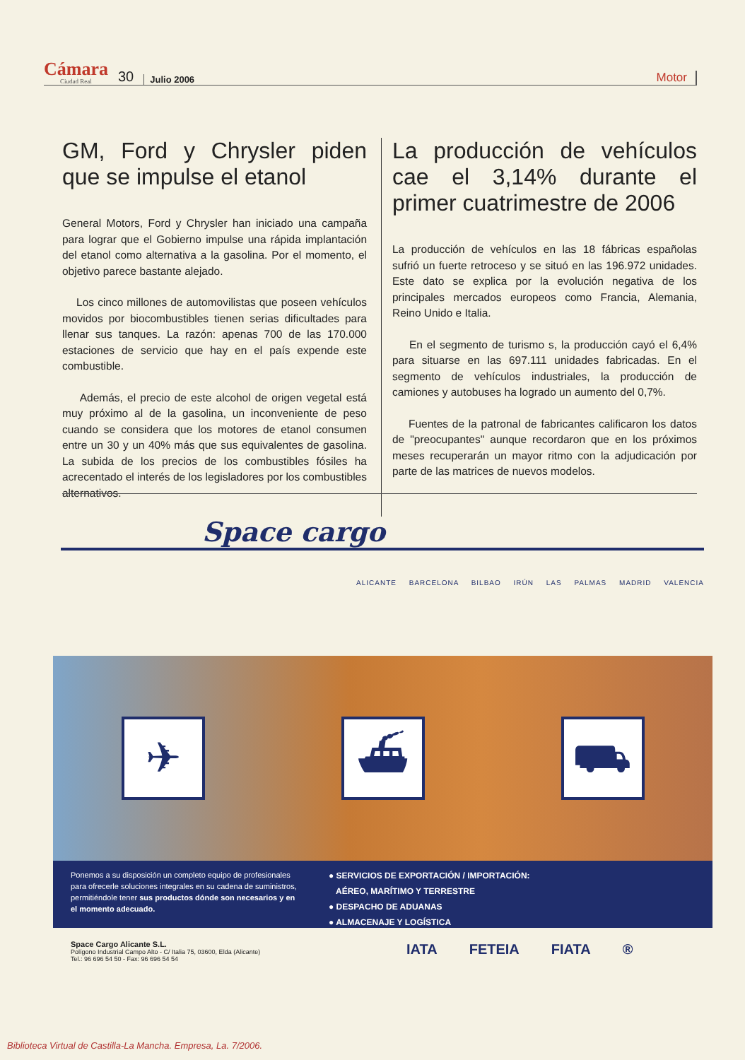Cámara
Ciudad Real 30 Julio 2006 Motor
GM, Ford y Chrysler piden que se impulse el etanol
General Motors, Ford y Chrysler han iniciado una campaña para lograr que el Gobierno impulse una rápida implantación del etanol como alternativa a la gasolina. Por el momento, el objetivo parece bastante alejado.
Los cinco millones de automovilistas que poseen vehículos movidos por biocombustibles tienen serias dificultades para llenar sus tanques. La razón: apenas 700 de las 170.000 estaciones de servicio que hay en el país expende este combustible.
Además, el precio de este alcohol de origen vegetal está muy próximo al de la gasolina, un inconveniente de peso cuando se considera que los motores de etanol consumen entre un 30 y un 40% más que sus equivalentes de gasolina. La subida de los precios de los combustibles fósiles ha acrecentado el interés de los legisladores por los combustibles alternativos.
La producción de vehículos cae el 3,14% durante el primer cuatrimestre de 2006
La producción de vehículos en las 18 fábricas españolas sufrió un fuerte retroceso y se situó en las 196.972 unidades. Este dato se explica por la evolución negativa de los principales mercados europeos como Francia, Alemania, Reino Unido e Italia.
En el segmento de turismo s, la producción cayó el 6,4% para situarse en las 697.111 unidades fabricadas. En el segmento de vehículos industriales, la producción de camiones y autobuses ha logrado un aumento del 0,7%.
Fuentes de la patronal de fabricantes calificaron los datos de "preocupantes" aunque recordaron que en los próximos meses recuperarán un mayor ritmo con la adjudicación por parte de las matrices de nuevos modelos.
Space cargo
ALICANTE BARCELONA BILBAO IRÚN LAS PALMAS MADRID VALENCIA
✈ ⛴ ⛟
Ponemos a su disposición un completo equipo de profesionales para ofrecerle soluciones integrales en su cadena de suministros, permitiéndole tener sus productos dónde son necesarios y en el momento adecuado.
● SERVICIOS DE EXPORTACIÓN / IMPORTACIÓN:
AÉREO, MARÍTIMO Y TERRESTRE
● DESPACHO DE ADUANAS
● ALMACENAJE Y LOGÍSTICA
Space Cargo Alicante S.L.
Polígono Industrial Campo Alto - C/ Italia 75, 03600, Elda (Alicante)
Tel.: 96 696 54 50 - Fax: 96 696 54 54
IATA FETEIA FIATA ®
Biblioteca Virtual de Castilla-La Mancha. Empresa, La. 7/2006.